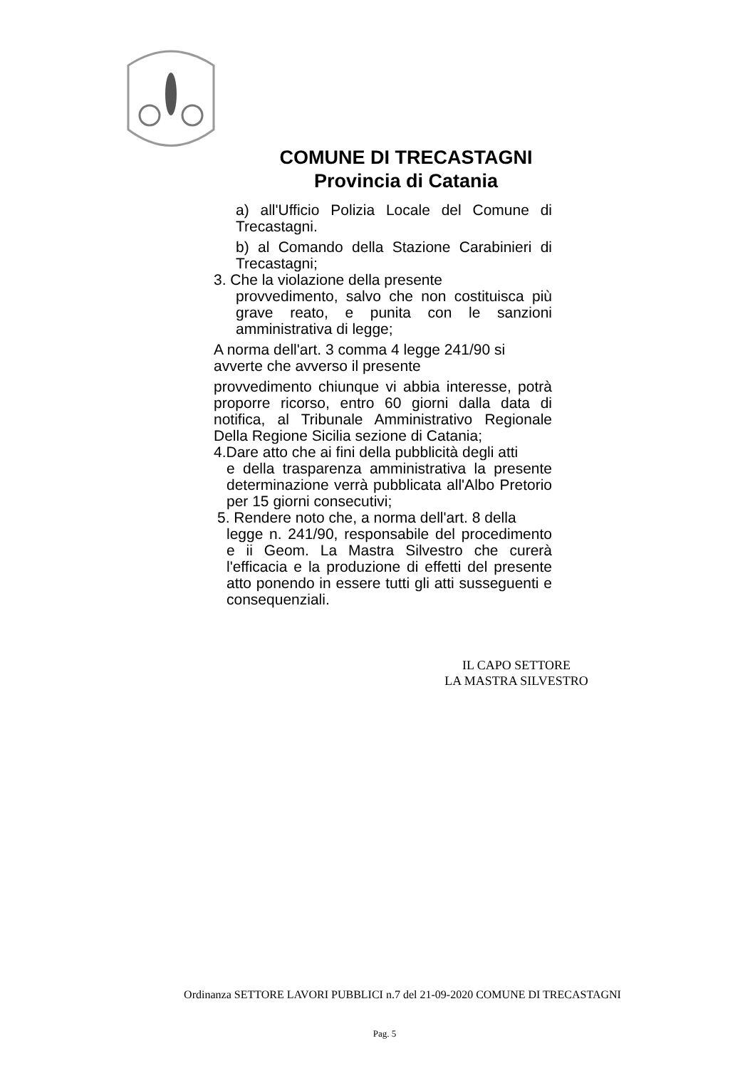COMUNE DI TRECASTAGNI
Provincia di Catania
a) all'Ufficio Polizia Locale del Comune di Trecastagni.
b) al Comando della Stazione Carabinieri di Trecastagni;
3. Che la violazione della presente
provvedimento, salvo che non costituisca più grave reato, e punita con le sanzioni amministrativa di legge;
A norma dell'art. 3 comma 4 legge 241/90 si
avverte che avverso il presente
provvedimento chiunque vi abbia interesse, potrà proporre ricorso, entro 60 giorni dalla data di notifica, al Tribunale Amministrativo Regionale Della Regione Sicilia sezione di Catania;
4.Dare atto che ai fini della pubblicità degli atti
e della trasparenza amministrativa la presente determinazione verrà pubblicata all'Albo Pretorio per 15 giorni consecutivi;
5. Rendere noto che, a norma dell'art. 8 della
legge n. 241/90, responsabile del procedimento e ii Geom. La Mastra Silvestro che curerà l'efficacia e la produzione di effetti del presente atto ponendo in essere tutti gli atti susseguenti e consequenziali.
IL CAPO SETTORE
LA MASTRA SILVESTRO
Ordinanza SETTORE LAVORI PUBBLICI n.7 del 21-09-2020 COMUNE DI TRECASTAGNI
Pag. 5